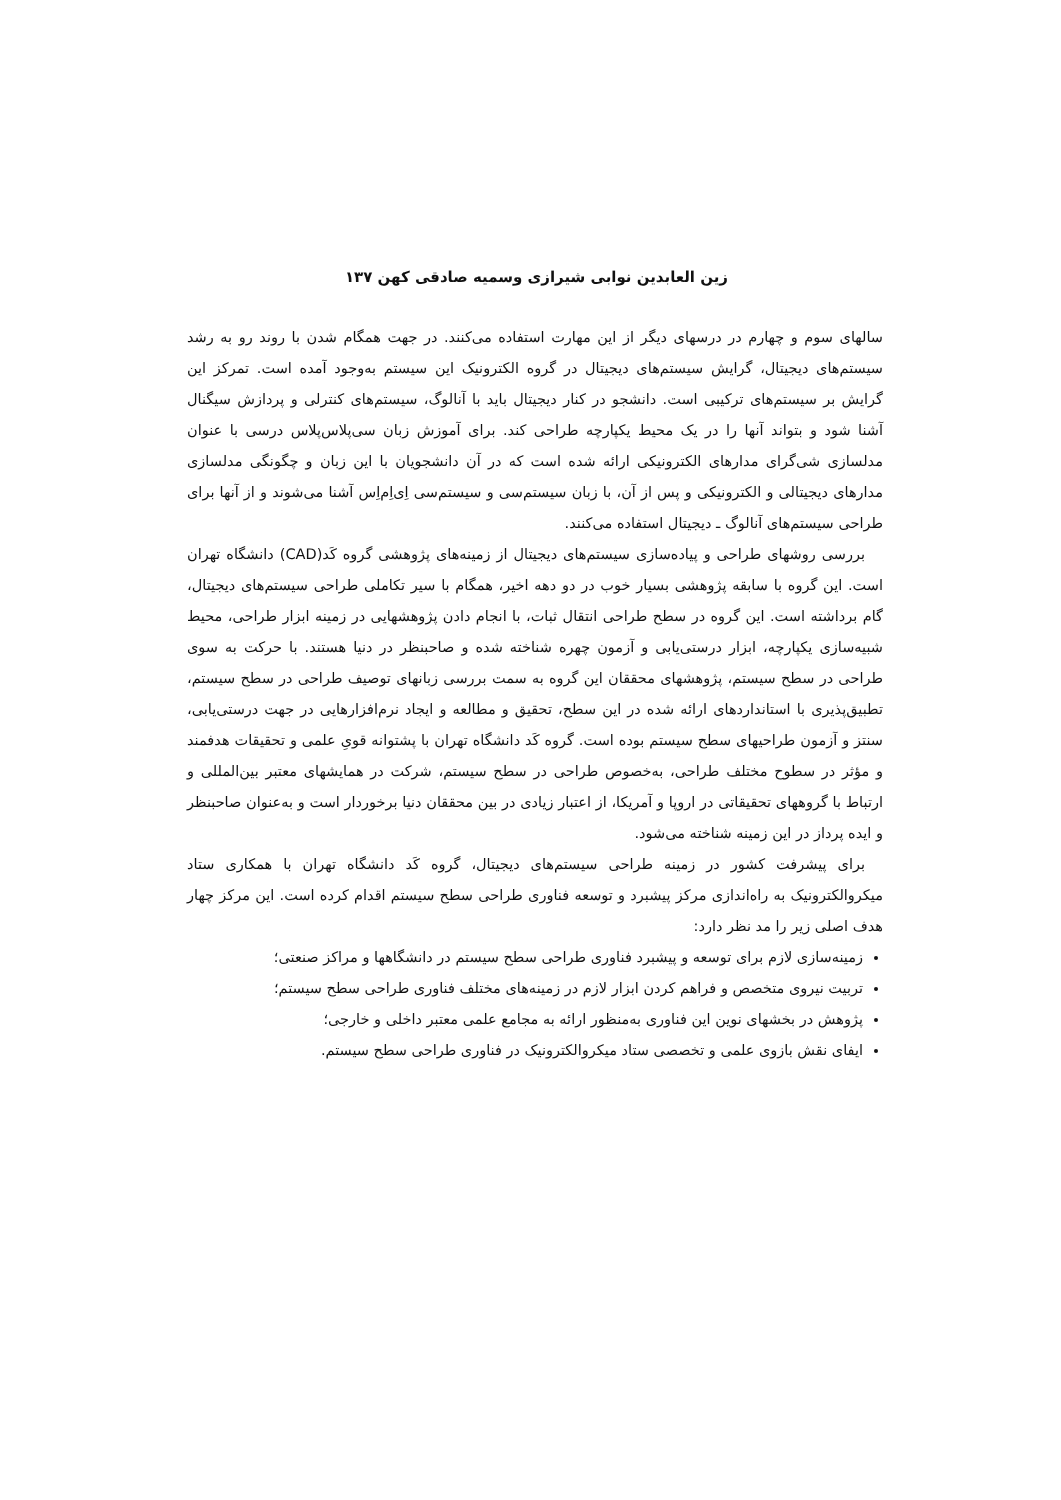زین العابدین نوابی شیرازی وسمیه صادقی کهن ۱۳۷
سالهای سوم و چهارم در درسهای دیگر از این مهارت استفاده می‌کنند. در جهت همگام شدن با روند رو به رشد سیستم‌های دیجیتال، گرایش سیستم‌های دیجیتال در گروه الکترونیک این سیستم به‌وجود آمده است. تمرکز این گرایش بر سیستم‌های ترکیبی است. دانشجو در کنار دیجیتال باید با آنالوگ، سیستم‌های کنترلی و پردازش سیگنال آشنا شود و بتواند آنها را در یک محیط یکپارچه طراحی کند. برای آموزش زبان سی‌پلاس‌پلاس درسی با عنوان مدلسازی شی‌گرای مدارهای الکترونیکی ارائه شده است که در آن دانشجویان با این زبان و چگونگی مدلسازی مدارهای دیجیتالی و الکترونیکی و پس از آن، با زبان سیستم‌سی و سیستم‌سی اِی‌اِم‌اِس آشنا می‌شوند و از آنها برای طراحی سیستم‌های آنالوگ ـ دیجیتال استفاده می‌کنند.
بررسی روشهای طراحی و پیاده‌سازی سیستم‌های دیجیتال از زمینه‌های پژوهشی گروه کَد(CAD) دانشگاه تهران است. این گروه با سابقه پژوهشی بسیار خوب در دو دهه اخیر، همگام با سیر تکاملی طراحی سیستم‌های دیجیتال، گام برداشته است. این گروه در سطح طراحی انتقال ثبات، با انجام دادن پژوهشهایی در زمینه ابزار طراحی، محیط شبیه‌سازی یکپارچه، ابزار درستی‌یابی و آزمون چهره شناخته شده و صاحبنظر در دنیا هستند. با حرکت به سوی طراحی در سطح سیستم، پژوهشهای محققان این گروه به سمت بررسی زبانهای توصیف طراحی در سطح سیستم، تطبیق‌پذیری با استانداردهای ارائه شده در این سطح، تحقیق و مطالعه و ایجاد نرم‌افزارهایی در جهت درستی‌یابی، سنتز و آزمون طراحیهای سطح سیستم بوده است. گروه کَد دانشگاه تهران با پشتوانه قویِ علمی و تحقیقات هدفمند و مؤثر در سطوح مختلف طراحی، به‌خصوص طراحی در سطح سیستم، شرکت در همایشهای معتبر بین‌المللی و ارتباط با گروههای تحقیقاتی در اروپا و آمریکا، از اعتبار زیادی در بین محققان دنیا برخوردار است و به‌عنوان صاحبنظر و ایده پرداز در این زمینه شناخته می‌شود.
برای پیشرفت کشور در زمینه طراحی سیستم‌های دیجیتال، گروه کَد دانشگاه تهران با همکاری ستاد میکروالکترونیک به راه‌اندازی مرکز پیشبرد و توسعه فناوری طراحی سطح سیستم اقدام کرده است. این مرکز چهار هدف اصلی زیر را مد نظر دارد:
زمینه‌سازی لازم برای توسعه و پیشبرد فناوری طراحی سطح سیستم در دانشگاهها و مراکز صنعتی؛
تربیت نیروی متخصص و فراهم کردن ابزار لازم در زمینه‌های مختلف فناوری طراحی سطح سیستم؛
پژوهش در بخشهای نوین این فناوری به‌منظور ارائه به مجامع علمی معتبر داخلی و خارجی؛
ایفای نقش بازوی علمی و تخصصی ستاد میکروالکترونیک در فناوری طراحی سطح سیستم.